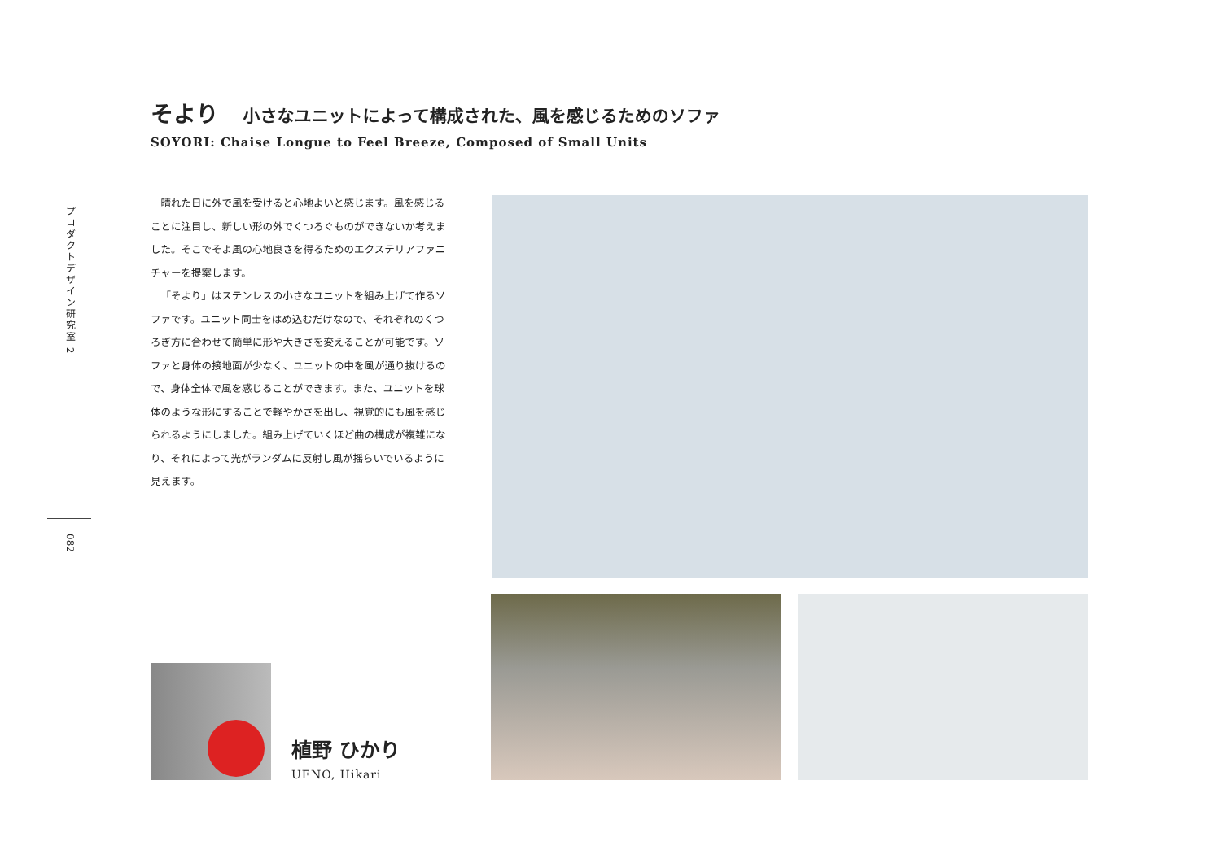プロダクトデザイン研究室 2
082
そより 小さなユニットによって構成された、風を感じるためのソファ
SOYORI: Chaise Longue to Feel Breeze, Composed of Small Units
晴れた日に外で風を受けると心地よいと感じます。風を感じることに注目し、新しい形の外でくつろぐものができないか考えました。そこでそよ風の心地良さを得るためのエクステリアファニチャーを提案します。
「そより」はステンレスの小さなユニットを組み上げて作るソファです。ユニット同士をはめ込むだけなので、それぞれのくつろぎ方に合わせて簡単に形や大きさを変えることが可能です。ソファと身体の接地面が少なく、ユニットの中を風が通り抜けるので、身体全体で風を感じることができます。また、ユニットを球体のような形にすることで軽やかさを出し、視覚的にも風を感じられるようにしました。組み上げていくほど曲の構成が複雑になり、それによって光がランダムに反射し風が揺らいでいるように見えます。
植野 ひかり
UENO, Hikari